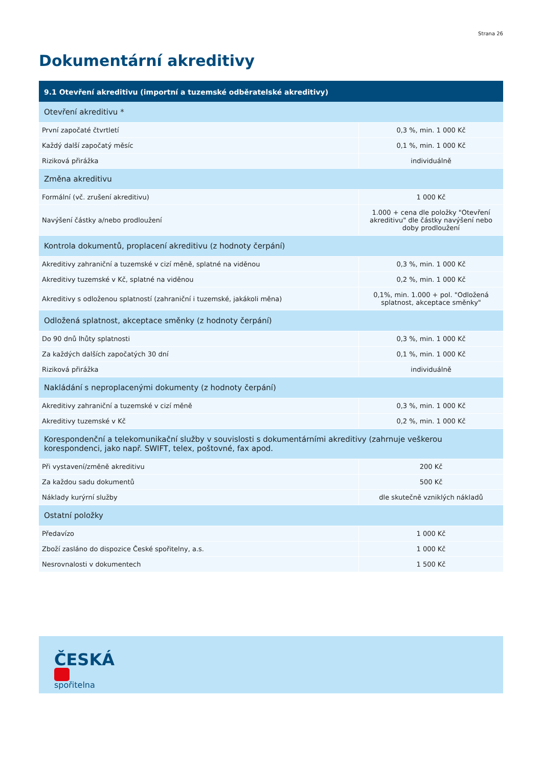Strana 26
Dokumentární akreditivy
| 9.1 Otevření akreditivu (importní a tuzemské odběratelské akreditivy) | |
| --- | --- |
| Otevření akreditivu * | |
| První započaté čtvrtletí | 0,3 %, min. 1 000 Kč |
| Každý další započatý měsíc | 0,1 %, min. 1 000 Kč |
| Riziková přirážka | individuálně |
| Změna akreditivu | |
| Formální (vč. zrušení akreditivu) | 1 000 Kč |
| Navýšení částky a/nebo prodloužení | 1.000 + cena dle položky "Otevření akreditivu" dle částky navýšení nebo doby prodloužení |
| Kontrola dokumentů, proplacení akreditivu (z hodnoty čerpání) | |
| Akreditivy zahraniční a tuzemské v cizí měně, splatné na viděnou | 0,3 %, min. 1 000 Kč |
| Akreditivy tuzemské v Kč, splatné na viděnou | 0,2 %, min. 1 000 Kč |
| Akreditivy s odloženou splatností (zahraniční i tuzemské, jakákoli měna) | 0,1%, min. 1.000 + pol. "Odložená splatnost, akceptace směnky" |
| Odložená splatnost, akceptace směnky (z hodnoty čerpání) | |
| Do 90 dnů lhůty splatnosti | 0,3 %, min. 1 000 Kč |
| Za každých dalších započatých 30 dní | 0,1 %, min. 1 000 Kč |
| Riziková přirážka | individuálně |
| Nakládání s neproplacenými dokumenty (z hodnoty čerpání) | |
| Akreditivy zahraniční a tuzemské v cizí měně | 0,3 %, min. 1 000 Kč |
| Akreditivy tuzemské v Kč | 0,2 %, min. 1 000 Kč |
| Korespondenční a telekomunikační služby v souvislosti s dokumentárními akreditivy (zahrnuje veškerou korespondenci, jako např. SWIFT, telex, poštovné, fax apod. | |
| Při vystavení/změně akreditivu | 200 Kč |
| Za každou sadu dokumentů | 500 Kč |
| Náklady kurýrní služby | dle skutečně vzniklých nákladů |
| Ostatní položky | |
| Předavízo | 1 000 Kč |
| Zboží zasláno do dispozice České spořitelny, a.s. | 1 000 Kč |
| Nesrovnalosti v dokumentech | 1 500 Kč |
ČESKÁ
spořitelna